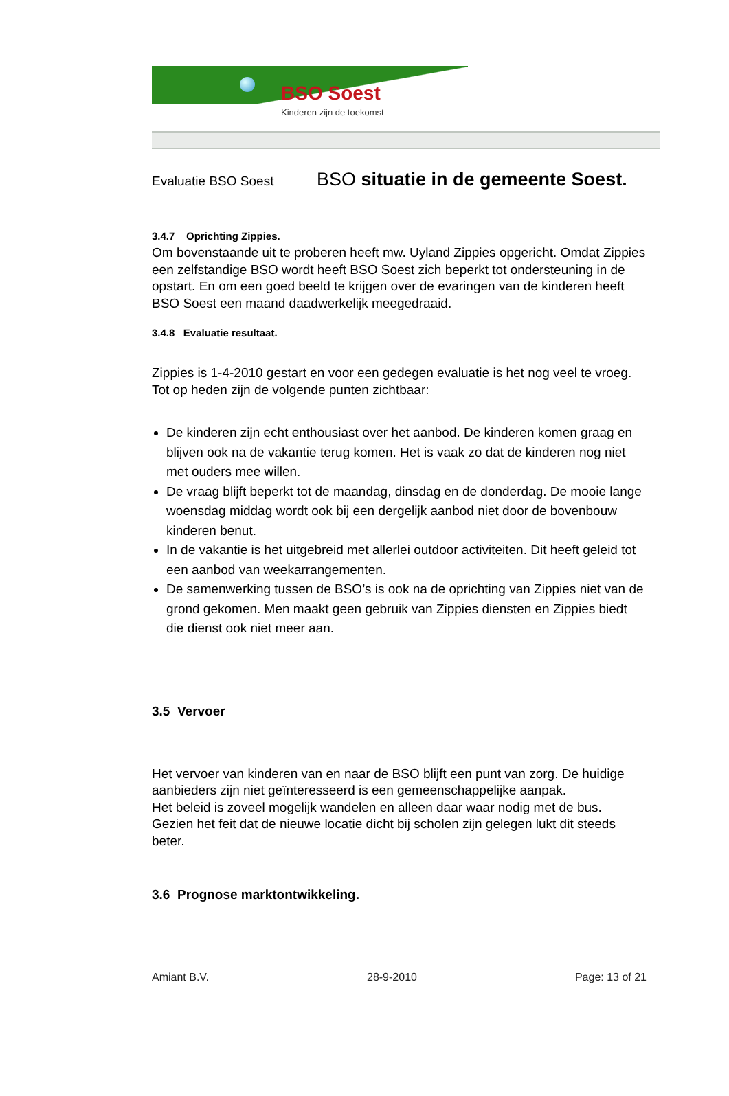BSO Soest
Kinderen zijn de toekomst
Evaluatie BSO Soest BSO situatie in de gemeente Soest.
3.4.7 Oprichting Zippies.
Om bovenstaande uit te proberen heeft mw. Uyland Zippies opgericht. Omdat Zippies een zelfstandige BSO wordt heeft BSO Soest zich beperkt tot ondersteuning in de opstart. En om een goed beeld te krijgen over de evaringen van de kinderen heeft BSO Soest een maand daadwerkelijk meegedraaid.
3.4.8 Evaluatie resultaat.
Zippies is 1-4-2010 gestart en voor een gedegen evaluatie is het nog veel te vroeg. Tot op heden zijn de volgende punten zichtbaar:
De kinderen zijn echt enthousiast over het aanbod. De kinderen komen graag en blijven ook na de vakantie terug komen. Het is vaak zo dat de kinderen nog niet met ouders mee willen.
De vraag blijft beperkt tot de maandag, dinsdag en de donderdag. De mooie lange woensdag middag wordt ook bij een dergelijk aanbod niet door de bovenbouw kinderen benut.
In de vakantie is het uitgebreid met allerlei outdoor activiteiten. Dit heeft geleid tot een aanbod van weekarrangementen.
De samenwerking tussen de BSO’s is ook na de oprichting van Zippies niet van de grond gekomen. Men maakt geen gebruik van Zippies diensten en Zippies biedt die dienst ook niet meer aan.
3.5 Vervoer
Het vervoer van kinderen van en naar de BSO blijft een punt van zorg. De huidige aanbieders zijn niet geïnteresseerd is een gemeenschappelijke aanpak.
Het beleid is zoveel mogelijk wandelen en alleen daar waar nodig met de bus. Gezien het feit dat de nieuwe locatie dicht bij scholen zijn gelegen lukt dit steeds beter.
3.6 Prognose marktontwikkeling.
Amiant B.V. 28-9-2010 Page: 13 of 21